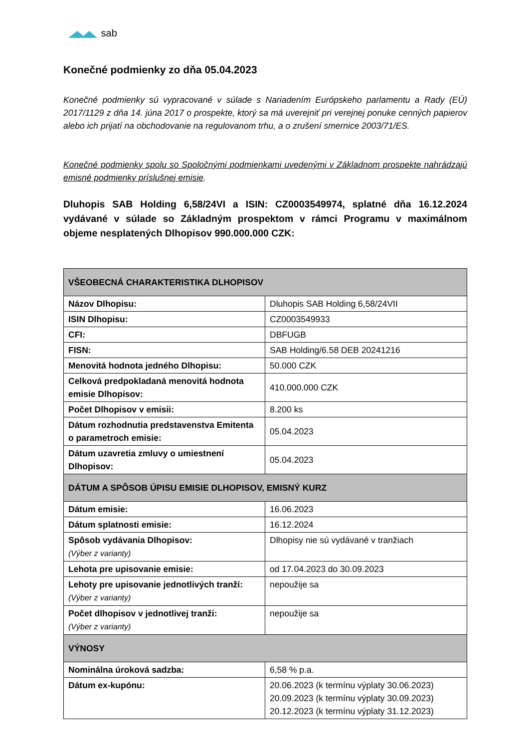sab
Konečné podmienky zo dňa 05.04.2023
Konečné podmienky sú vypracované v súlade s Nariadením Európskeho parlamentu a Rady (EÚ) 2017/1129 z dňa 14. júna 2017 o prospekte, ktorý sa má uverejniť pri verejnej ponuke cenných papierov alebo ich prijatí na obchodovanie na regulovanom trhu, a o zrušení smernice 2003/71/ES.
Konečné podmienky spolu so Spoločnými podmienkami uvedenými v Základnom prospekte nahrádzajú emisné podmienky príslušnej emisie.
Dluhopis SAB Holding 6,58/24VI a ISIN: CZ0003549974, splatné dňa 16.12.2024 vydávané v súlade so Základným prospektom v rámci Programu v maximálnom objeme nesplatených Dlhopisov 990.000.000 CZK:
| VŠEOBECNÁ CHARAKTERISTIKA DLHOPISOV | |
| Názov Dlhopisu: | Dluhopis SAB Holding 6,58/24VII |
| ISIN Dlhopisu: | CZ0003549933 |
| CFI: | DBFUGB |
| FISN: | SAB Holding/6.58 DEB 20241216 |
| Menovitá hodnota jedného Dlhopisu: | 50.000 CZK |
| Celková predpokladaná menovitá hodnota emisie Dlhopisov: | 410.000.000 CZK |
| Počet Dlhopisov v emisii: | 8.200 ks |
| Dátum rozhodnutia predstavenstva Emitenta o parametroch emisie: | 05.04.2023 |
| Dátum uzavretia zmluvy o umiestnení Dlhopisov: | 05.04.2023 |
| DÁTUM A SPÔSOB ÚPISU EMISIE DLHOPISOV, EMISNÝ KURZ | |
| Dátum emisie: | 16.06.2023 |
| Dátum splatnosti emisie: | 16.12.2024 |
| Spôsob vydávania Dlhopisov: (Výber z varianty) | Dlhopisy nie sú vydávané v tranžiach |
| Lehota pre upisovanie emisie: | od 17.04.2023 do 30.09.2023 |
| Lehoty pre upisovanie jednotlivých tranží: (Výber z varianty) | nepoužije sa |
| Počet dlhopisov v jednotlivej tranži: (Výber z varianty) | nepoužije sa |
| VÝNOSY | |
| Nominálna úroková sadzba: | 6,58 % p.a. |
| Dátum ex-kupónu: | 20.06.2023 (k termínu výplaty 30.06.2023) 20.09.2023 (k termínu výplaty 30.09.2023) 20.12.2023 (k termínu výplaty 31.12.2023) |